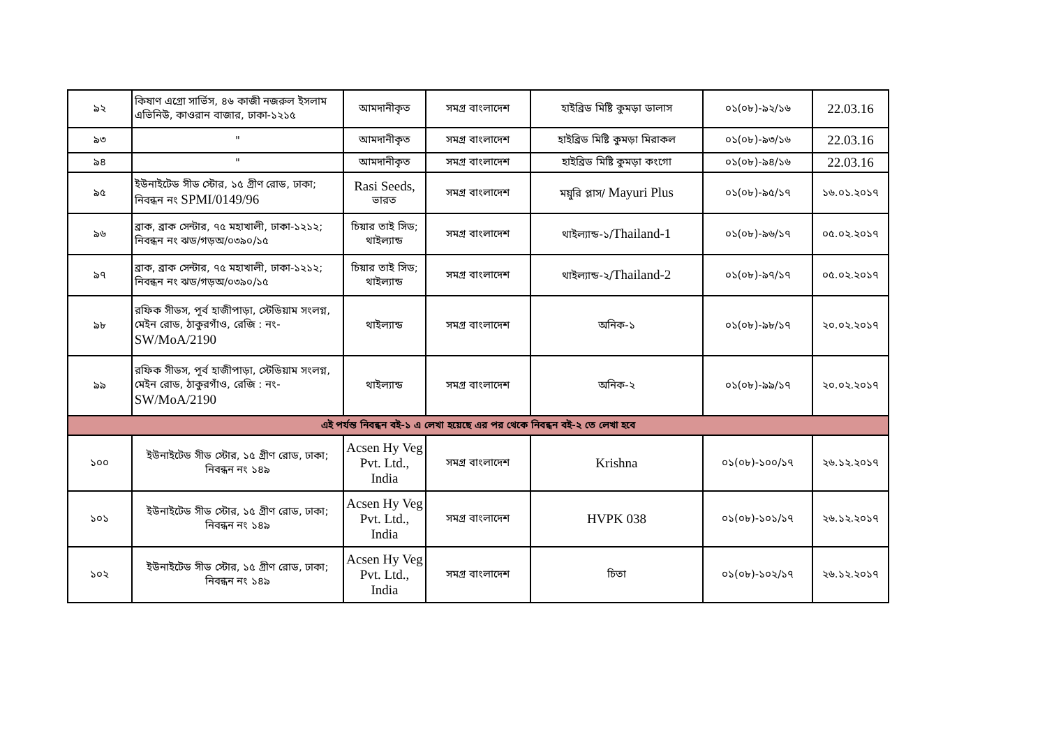| ৯২ | কিষাণ এগ্রো সার্ভিস, ৪৬ কাজী নজরুল ইসলাম এভিনিউ, কাওরান বাজার, ঢাকা-১২১৫ | আমদানীকৃত | সমগ্র বাংলাদেশ | হাইব্রিড মিষ্টি কুমড়া ডালাস | ০১(০৮)-৯২/১৬ | 22.03.16 |
| ৯৩ | " | আমদানীকৃত | সমগ্র বাংলাদেশ | হাইব্রিড মিষ্টি কুমড়া মিরাকল | ০১(০৮)-৯৩/১৬ | 22.03.16 |
| ৯৪ | " | আমদানীকৃত | সমগ্র বাংলাদেশ | হাইব্রিড মিষ্টি কুমড়া কংগো | ০১(০৮)-৯৪/১৬ | 22.03.16 |
| ৯৫ | ইউনাইটেড সীড স্টোর, ১৫ গ্রীণ রোড, ঢাকা; নিবন্ধন নং SPMI/0149/96 | Rasi Seeds, ভারত | সমগ্র বাংলাদেশ | ময়ুরি প্লাস/ Mayuri Plus | ০১(০৮)-৯৫/১৭ | ১৬.০১.২০১৭ |
| ৯৬ | ব্রাক, ব্রাক সেন্টার, ৭৫ মহাখালী, ঢাকা-১২১২; নিবন্ধন নং ঝড/গড়অ/০৩৯০/১৫ | চিয়ার তাই সিড; থাইল্যান্ড | সমগ্র বাংলাদেশ | থাইল্যান্ড-১/ Thailand-1 | ০১(০৮)-৯৬/১৭ | ০৫.০২.২০১৭ |
| ৯৭ | ব্রাক, ব্রাক সেন্টার, ৭৫ মহাখালী, ঢাকা-১২১২; নিবন্ধন নং ঝড/গড়অ/০৩৯০/১৫ | চিয়ার তাই সিড; থাইল্যান্ড | সমগ্র বাংলাদেশ | থাইল্যান্ড-২/ Thailand-2 | ০১(০৮)-৯৭/১৭ | ০৫.০২.২০১৭ |
| ৯৮ | রফিক সীডস, পূর্ব হাজীপাড়া, স্টেডিয়াম সংলগ্ন, মেইন রোড, ঠাকুরগাঁও, রেজি : নং- SW/MoA/2190 | থাইল্যান্ড | সমগ্র বাংলাদেশ | অনিক-১ | ০১(০৮)-৯৮/১৭ | ২০.০২.২০১৭ |
| ৯৯ | রফিক সীডস, পূর্ব হাজীপাড়া, স্টেডিয়াম সংলগ্ন, মেইন রোড, ঠাকুরগাঁও, রেজি : নং- SW/MoA/2190 | থাইল্যান্ড | সমগ্র বাংলাদেশ | অনিক-২ | ০১(০৮)-৯৯/১৭ | ২০.০২.২০১৭ |
| এই পর্যন্ত নিবন্ধন বই-১ এ লেখা হয়েছে এর পর থেকে নিবন্ধন বই-২ তে লেখা হবে | | | | | | |
| ১০০ | ইউনাইটেড সীড স্টোর, ১৫ গ্রীণ রোড, ঢাকা; নিবন্ধন নং ১৪৯ | Acsen Hy Veg Pvt. Ltd., India | সমগ্র বাংলাদেশ | Krishna | ০১(০৮)-১০০/১৭ | ২৬.১২.২০১৭ |
| ১০১ | ইউনাইটেড সীড স্টোর, ১৫ গ্রীণ রোড, ঢাকা; নিবন্ধন নং ১৪৯ | Acsen Hy Veg Pvt. Ltd., India | সমগ্র বাংলাদেশ | HVPK 038 | ০১(০৮)-১০১/১৭ | ২৬.১২.২০১৭ |
| ১০২ | ইউনাইটেড সীড স্টোর, ১৫ গ্রীণ রোড, ঢাকা; নিবন্ধন নং ১৪৯ | Acsen Hy Veg Pvt. Ltd., India | সমগ্র বাংলাদেশ | চিতা | ০১(০৮)-১০২/১৭ | ২৬.১২.২০১৭ |